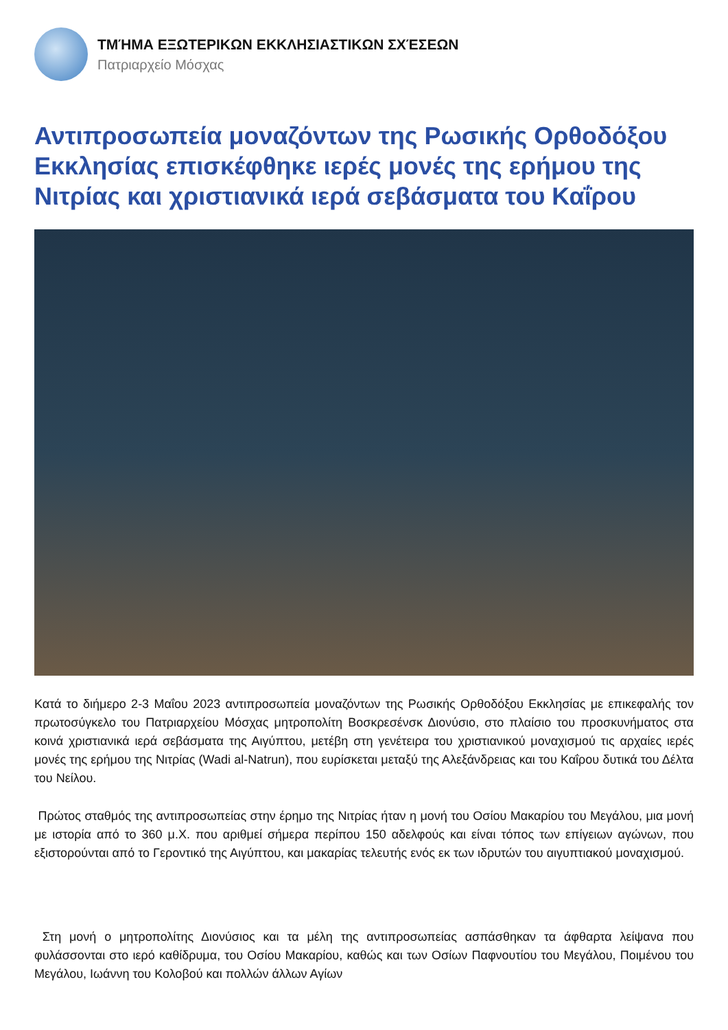ΤΜΉΜΑ ΕΞΩΤΕΡΙΚΩΝ ΕΚΚΛΗΣΙΑΣΤΙΚΩΝ ΣΧΈΣΕΩΝ
Πατριαρχείο Μόσχας
Αντιπροσωπεία μοναζόντων της Ρωσικής Ορθοδόξου Εκκλησίας επισκέφθηκε ιερές μονές της ερήμου της Νιτρίας και χριστιανικά ιερά σεβάσματα του Καΐρου
Κατά το διήμερο 2-3 Μαΐου 2023 αντιπροσωπεία μοναζόντων της Ρωσικής Ορθοδόξου Εκκλησίας με επικεφαλής τον πρωτοσύγκελο του Πατριαρχείου Μόσχας μητροπολίτη Βοσκρεσένσκ Διονύσιο, στο πλαίσιο του προσκυνήματος στα κοινά χριστιανικά ιερά σεβάσματα της Αιγύπτου, μετέβη στη γενέτειρα του χριστιανικού μοναχισμού τις αρχαίες ιερές μονές της ερήμου της Νιτρίας (Wadi al-Natrun), που ευρίσκεται μεταξύ της Αλεξάνδρειας και του Καΐρου δυτικά του Δέλτα του Νείλου.
Πρώτος σταθμός της αντιπροσωπείας στην έρημο της Νιτρίας ήταν η μονή του Οσίου Μακαρίου του Μεγάλου, μια μονή με ιστορία από το 360 μ.Χ. που αριθμεί σήμερα περίπου 150 αδελφούς και είναι τόπος των επίγειων αγώνων, που εξιστορούνται από το Γεροντικό της Αιγύπτου, και μακαρίας τελευτής ενός εκ των ιδρυτών του αιγυπτιακού μοναχισμού.
Στη μονή ο μητροπολίτης Διονύσιος και τα μέλη της αντιπροσωπείας ασπάσθηκαν τα άφθαρτα λείψανα που φυλάσσονται στο ιερό καθίδρυμα, του Οσίου Μακαρίου, καθώς και των Οσίων Παφνουτίου του Μεγάλου, Ποιμένου του Μεγάλου, Ιωάννη του Κολοβού και πολλών άλλων Αγίων